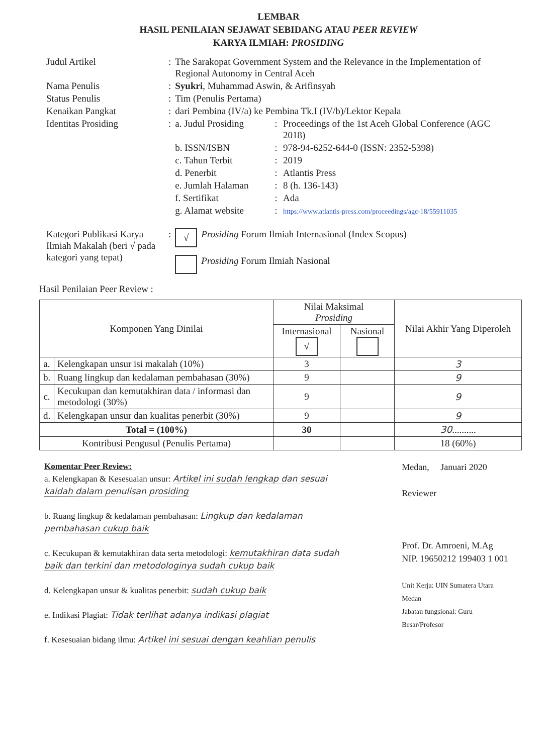LEMBAR
HASIL PENILAIAN SEJAWAT SEBIDANG ATAU PEER REVIEW
KARYA ILMIAH: PROSIDING
| Judul Artikel | : | The Sarakopat Government System and the Relevance in the Implementation of Regional Autonomy in Central Aceh | | |
| Nama Penulis | : | Syukri , Muhammad Aswin, & Arifinsyah | | |
| Status Penulis | : | Tim (Penulis Pertama) | | |
| Kenaikan Pangkat | : | dari Pembina (IV/a) ke Pembina Tk.I (IV/b)/Lektor Kepala | | |
| Identitas Prosiding | : | a. Judul Prosiding | : | Proceedings of the 1st Aceh Global Conference (AGC 2018) |
| | | b. ISSN/ISBN | : | 978-94-6252-644-0 (ISSN: 2352-5398) |
| | | c. Tahun Terbit | : | 2019 |
| | | d. Penerbit | : | Atlantis Press |
| | | e. Jumlah Halaman | : | 8 (h. 136-143) |
| | | f. Sertifikat | : | Ada |
| | | g. Alamat website | : | https://www.atlantis-press.com/proceedings/agc-18/55911035 |
| Kategori Publikasi Karya Ilmiah Makalah (beri √ pada kategori yang tepat) | : | √ | Prosiding Forum Ilmiah Internasional (Index Scopus) |
| | | | Prosiding Forum Ilmiah Nasional |
Hasil Penilaian Peer Review :
| Komponen Yang Dinilai | | Nilai Maksimal Prosiding | | Nilai Akhir Yang Diperoleh |
| --- | --- | --- | --- | --- |
| | | Internasional √ | Nasional | |
| a. | Kelengkapan unsur isi makalah (10%) | 3 | | 3 |
| b. | Ruang lingkup dan kedalaman pembahasan (30%) | 9 | | 9 |
| c. | Kecukupan dan kemutakhiran data / informasi dan metodologi (30%) | 9 | | 9 |
| d. | Kelengkapan unsur dan kualitas penerbit (30%) | 9 | | 9 |
| Total = (100%) | | 30 | | 30 .......... |
| Kontribusi Pengusul (Penulis Pertama) | | | | 18 (60%) |
Komentar Peer Review:
a. Kelengkapan & Kesesuaian unsur: Artikel ini sudah lengkap dan sesuai kaidah dalam penulisan prosiding
b. Ruang lingkup & kedalaman pembahasan: Lingkup dan kedalaman pembahasan cukup baik
c. Kecukupan & kemutakhiran data serta metodologi: kemutakhiran data sudah baik dan terkini dan metodologinya sudah cukup baik
d. Kelengkapan unsur & kualitas penerbit: sudah cukup baik
e. Indikasi Plagiat: Tidak terlihat adanya indikasi plagiat
f. Kesesuaian bidang ilmu: Artikel ini sesuai dengan keahlian penulis
Medan, Januari 2020
Reviewer
Prof. Dr. Amroeni, M.Ag
NIP. 19650212 199403 1 001
Unit Kerja: UIN Sumatera Utara Medan
Jabatan fungsional: Guru Besar/Profesor